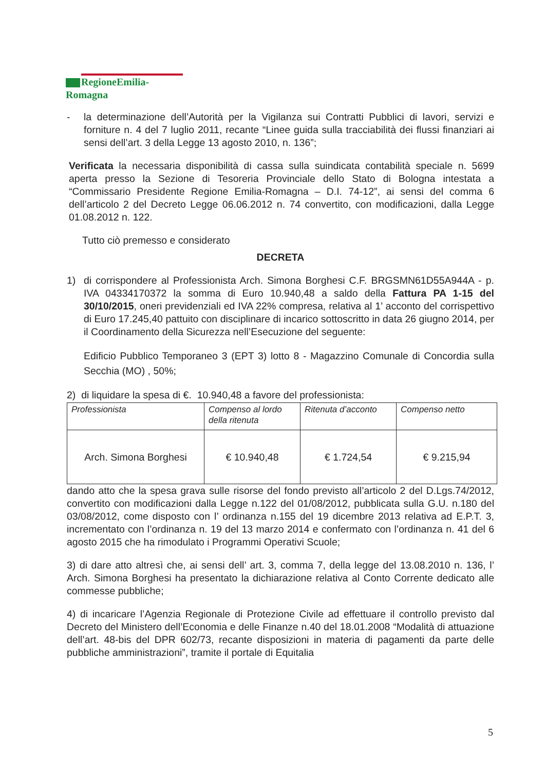RegioneEmilia-Romagna
- la determinazione dell’Autorità per la Vigilanza sui Contratti Pubblici di lavori, servizi e forniture n. 4 del 7 luglio 2011, recante “Linee guida sulla tracciabilità dei flussi finanziari ai sensi dell’art. 3 della Legge 13 agosto 2010, n. 136”;
Verificata la necessaria disponibilità di cassa sulla suindicata contabilità speciale n. 5699 aperta presso la Sezione di Tesoreria Provinciale dello Stato di Bologna intestata a “Commissario Presidente Regione Emilia-Romagna – D.I. 74-12”, ai sensi del comma 6 dell’articolo 2 del Decreto Legge 06.06.2012 n. 74 convertito, con modificazioni, dalla Legge 01.08.2012 n. 122.
Tutto ciò premesso e considerato
DECRETA
1) di corrispondere al Professionista Arch. Simona Borghesi C.F. BRGSMN61D55A944A - p. IVA 04334170372 la somma di Euro 10.940,48 a saldo della Fattura PA 1-15 del 30/10/2015, oneri previdenziali ed IVA 22% compresa, relativa al 1’ acconto del corrispettivo di Euro 17.245,40 pattuito con disciplinare di incarico sottoscritto in data 26 giugno 2014, per il Coordinamento della Sicurezza nell’Esecuzione del seguente:
Edificio Pubblico Temporaneo 3 (EPT 3) lotto 8 - Magazzino Comunale di Concordia sulla Secchia (MO) , 50%;
2) di liquidare la spesa di €. 10.940,48 a favore del professionista:
| Professionista | Compenso al lordo della ritenuta | Ritenuta d’acconto | Compenso netto |
| Arch. Simona Borghesi | € 10.940,48 | € 1.724,54 | € 9.215,94 |
dando atto che la spesa grava sulle risorse del fondo previsto all’articolo 2 del D.Lgs.74/2012, convertito con modificazioni dalla Legge n.122 del 01/08/2012, pubblicata sulla G.U. n.180 del 03/08/2012, come disposto con l’ ordinanza n.155 del 19 dicembre 2013 relativa ad E.P.T. 3, incrementato con l’ordinanza n. 19 del 13 marzo 2014 e confermato con l’ordinanza n. 41 del 6 agosto 2015 che ha rimodulato i Programmi Operativi Scuole;
3) di dare atto altresì che, ai sensi dell’ art. 3, comma 7, della legge del 13.08.2010 n. 136, l’ Arch. Simona Borghesi ha presentato la dichiarazione relativa al Conto Corrente dedicato alle commesse pubbliche;
4) di incaricare l’Agenzia Regionale di Protezione Civile ad effettuare il controllo previsto dal Decreto del Ministero dell’Economia e delle Finanze n.40 del 18.01.2008 “Modalità di attuazione dell’art. 48-bis del DPR 602/73, recante disposizioni in materia di pagamenti da parte delle pubbliche amministrazioni”, tramite il portale di Equitalia
5